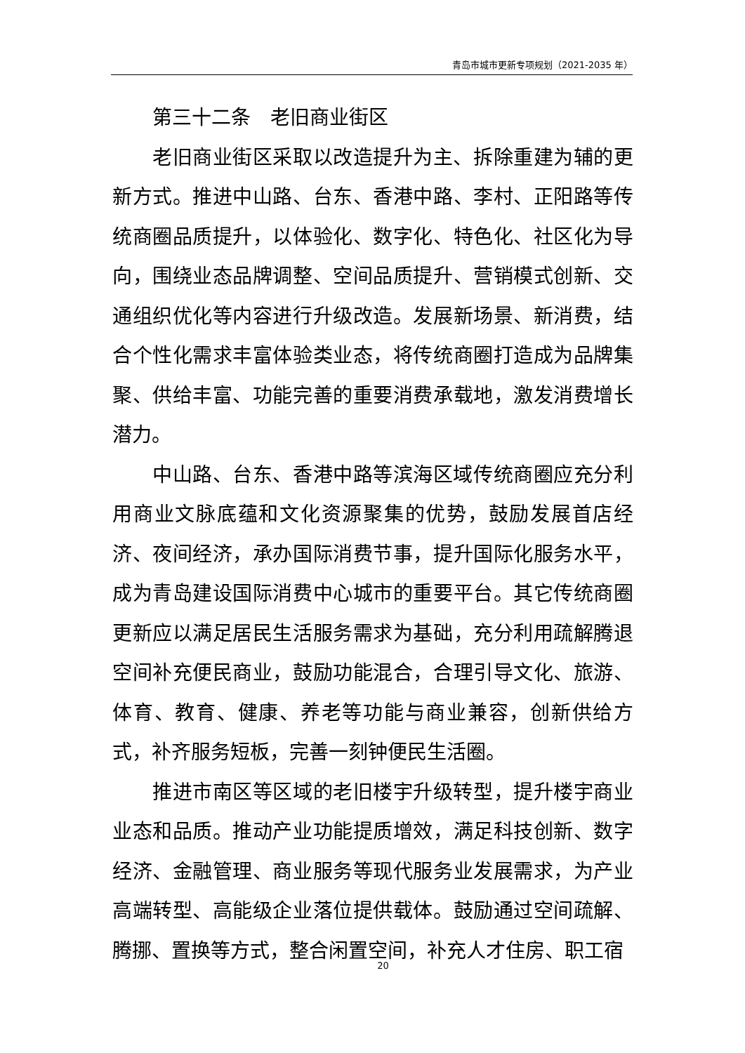青岛市城市更新专项规划（2021-2035 年）
第三十二条　老旧商业街区
老旧商业街区采取以改造提升为主、拆除重建为辅的更新方式。推进中山路、台东、香港中路、李村、正阳路等传统商圈品质提升，以体验化、数字化、特色化、社区化为导向，围绕业态品牌调整、空间品质提升、营销模式创新、交通组织优化等内容进行升级改造。发展新场景、新消费，结合个性化需求丰富体验类业态，将传统商圈打造成为品牌集聚、供给丰富、功能完善的重要消费承载地，激发消费增长潜力。
中山路、台东、香港中路等滨海区域传统商圈应充分利用商业文脉底蕴和文化资源聚集的优势，鼓励发展首店经济、夜间经济，承办国际消费节事，提升国际化服务水平，成为青岛建设国际消费中心城市的重要平台。其它传统商圈更新应以满足居民生活服务需求为基础，充分利用疏解腾退空间补充便民商业，鼓励功能混合，合理引导文化、旅游、体育、教育、健康、养老等功能与商业兼容，创新供给方式，补齐服务短板，完善一刻钟便民生活圈。
推进市南区等区域的老旧楼宇升级转型，提升楼宇商业业态和品质。推动产业功能提质增效，满足科技创新、数字经济、金融管理、商业服务等现代服务业发展需求，为产业高端转型、高能级企业落位提供载体。鼓励通过空间疏解、腾挪、置换等方式，整合闲置空间，补充人才住房、职工宿
20